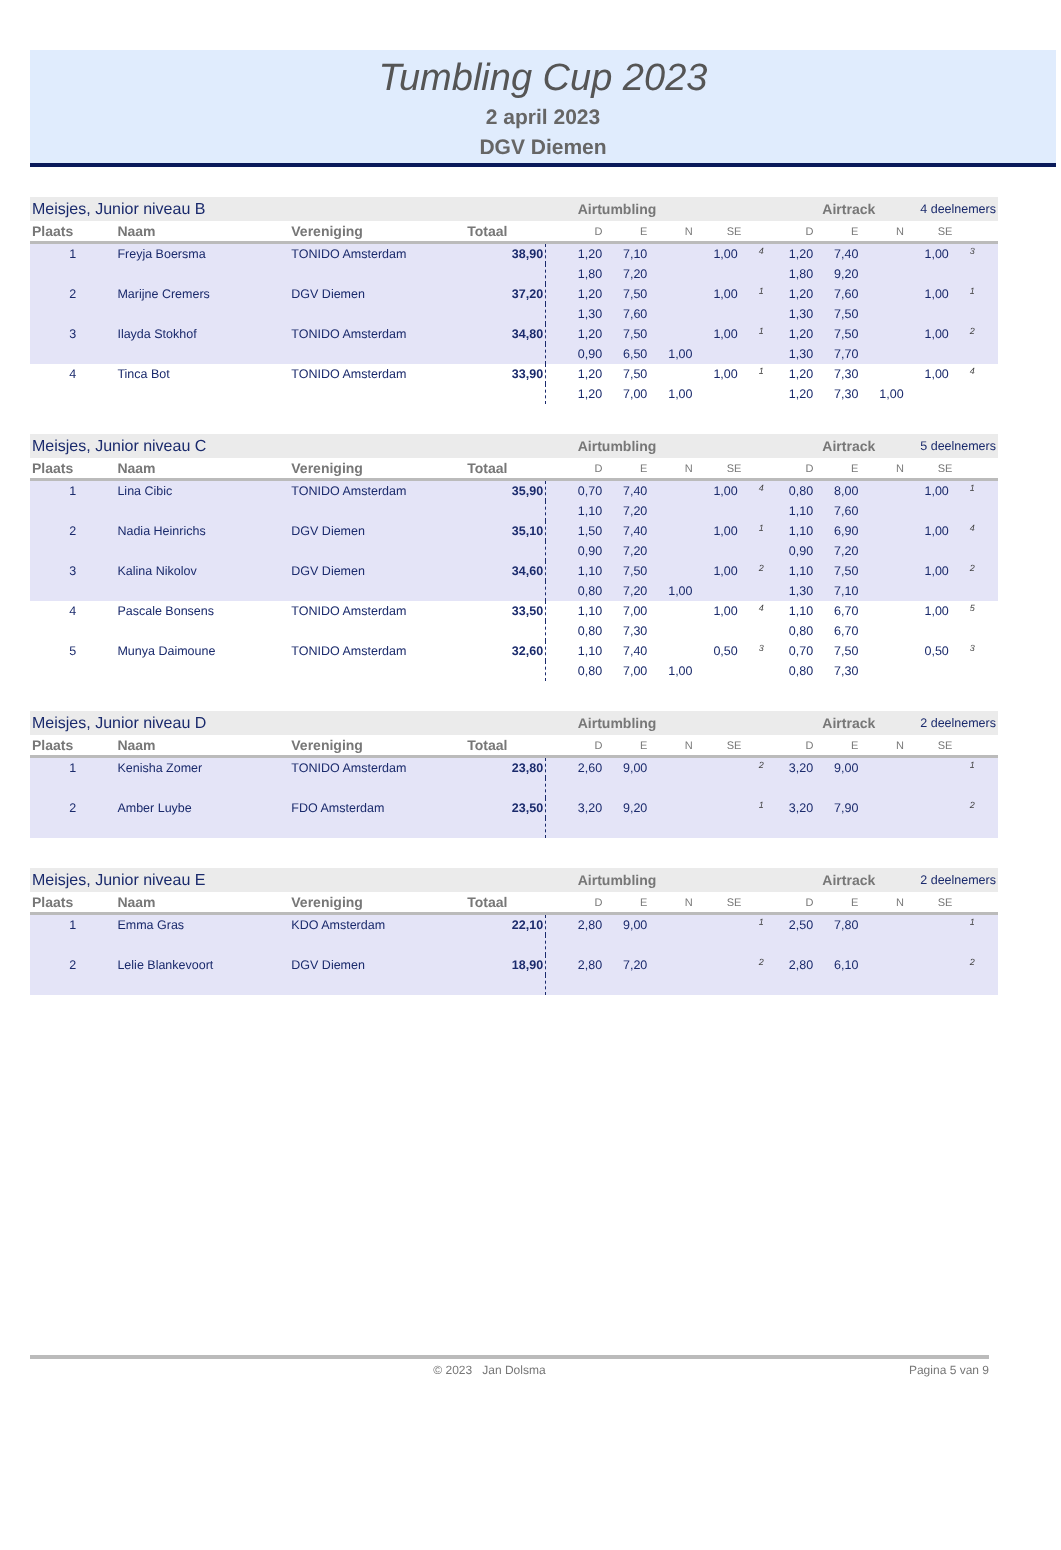Tumbling Cup 2023
2 april 2023
DGV Diemen
| Meisjes, Junior niveau B | | | | | Airtumbling | | | | Airtrack | | | 4 deelnemers | | |
| Plaats | Naam | Vereniging | Totaal | | D | E | N | SE | | D | E | N | SE | |
| 1 | Freyja Boersma | TONIDO Amsterdam | 38,90 | | 1,20 | 7,10 | | 1,00 | <sup>4</sup> | 1,20 | 7,40 | | 1,00 | <sup>3</sup> |
| | | | | | 1,80 | 7,20 | | | | 1,80 | 9,20 | | | |
| 2 | Marijne Cremers | DGV Diemen | 37,20 | | 1,20 | 7,50 | | 1,00 | <sup>1</sup> | 1,20 | 7,60 | | 1,00 | <sup>1</sup> |
| | | | | | 1,30 | 7,60 | | | | 1,30 | 7,50 | | | |
| 3 | Ilayda Stokhof | TONIDO Amsterdam | 34,80 | | 1,20 | 7,50 | | 1,00 | <sup>1</sup> | 1,20 | 7,50 | | 1,00 | <sup>2</sup> |
| | | | | | 0,90 | 6,50 | 1,00 | | | 1,30 | 7,70 | | | |
| 4 | Tinca Bot | TONIDO Amsterdam | 33,90 | | 1,20 | 7,50 | | 1,00 | <sup>1</sup> | 1,20 | 7,30 | | 1,00 | <sup>4</sup> |
| | | | | | 1,20 | 7,00 | 1,00 | | | 1,20 | 7,30 | 1,00 | | |
| Meisjes, Junior niveau C | | | | | Airtumbling | | | | Airtrack | | | 5 deelnemers | | |
| Plaats | Naam | Vereniging | Totaal | | D | E | N | SE | | D | E | N | SE | |
| 1 | Lina Cibic | TONIDO Amsterdam | 35,90 | | 0,70 | 7,40 | | 1,00 | <sup>4</sup> | 0,80 | 8,00 | | 1,00 | <sup>1</sup> |
| | | | | | 1,10 | 7,20 | | | | 1,10 | 7,60 | | | |
| 2 | Nadia Heinrichs | DGV Diemen | 35,10 | | 1,50 | 7,40 | | 1,00 | <sup>1</sup> | 1,10 | 6,90 | | 1,00 | <sup>4</sup> |
| | | | | | 0,90 | 7,20 | | | | 0,90 | 7,20 | | | |
| 3 | Kalina Nikolov | DGV Diemen | 34,60 | | 1,10 | 7,50 | | 1,00 | <sup>2</sup> | 1,10 | 7,50 | | 1,00 | <sup>2</sup> |
| | | | | | 0,80 | 7,20 | 1,00 | | | 1,30 | 7,10 | | | |
| 4 | Pascale Bonsens | TONIDO Amsterdam | 33,50 | | 1,10 | 7,00 | | 1,00 | <sup>4</sup> | 1,10 | 6,70 | | 1,00 | <sup>5</sup> |
| | | | | | 0,80 | 7,30 | | | | 0,80 | 6,70 | | | |
| 5 | Munya Daimoune | TONIDO Amsterdam | 32,60 | | 1,10 | 7,40 | | 0,50 | <sup>3</sup> | 0,70 | 7,50 | | 0,50 | <sup>3</sup> |
| | | | | | 0,80 | 7,00 | 1,00 | | | 0,80 | 7,30 | | | |
| Meisjes, Junior niveau D | | | | | Airtumbling | | | | Airtrack | | | 2 deelnemers | | |
| Plaats | Naam | Vereniging | Totaal | | D | E | N | SE | | D | E | N | SE | |
| 1 | Kenisha Zomer | TONIDO Amsterdam | 23,80 | | 2,60 | 9,00 | | | <sup>2</sup> | 3,20 | 9,00 | | | <sup>1</sup> |
| 2 | Amber Luybe | FDO Amsterdam | 23,50 | | 3,20 | 9,20 | | | <sup>1</sup> | 3,20 | 7,90 | | | <sup>2</sup> |
| Meisjes, Junior niveau E | | | | | Airtumbling | | | | Airtrack | | | 2 deelnemers | | |
| Plaats | Naam | Vereniging | Totaal | | D | E | N | SE | | D | E | N | SE | |
| 1 | Emma Gras | KDO Amsterdam | 22,10 | | 2,80 | 9,00 | | | <sup>1</sup> | 2,50 | 7,80 | | | <sup>1</sup> |
| 2 | Lelie Blankevoort | DGV Diemen | 18,90 | | 2,80 | 7,20 | | | <sup>2</sup> | 2,80 | 6,10 | | | <sup>2</sup> |
© 2023 Jan Dolsma Pagina 5 van 9